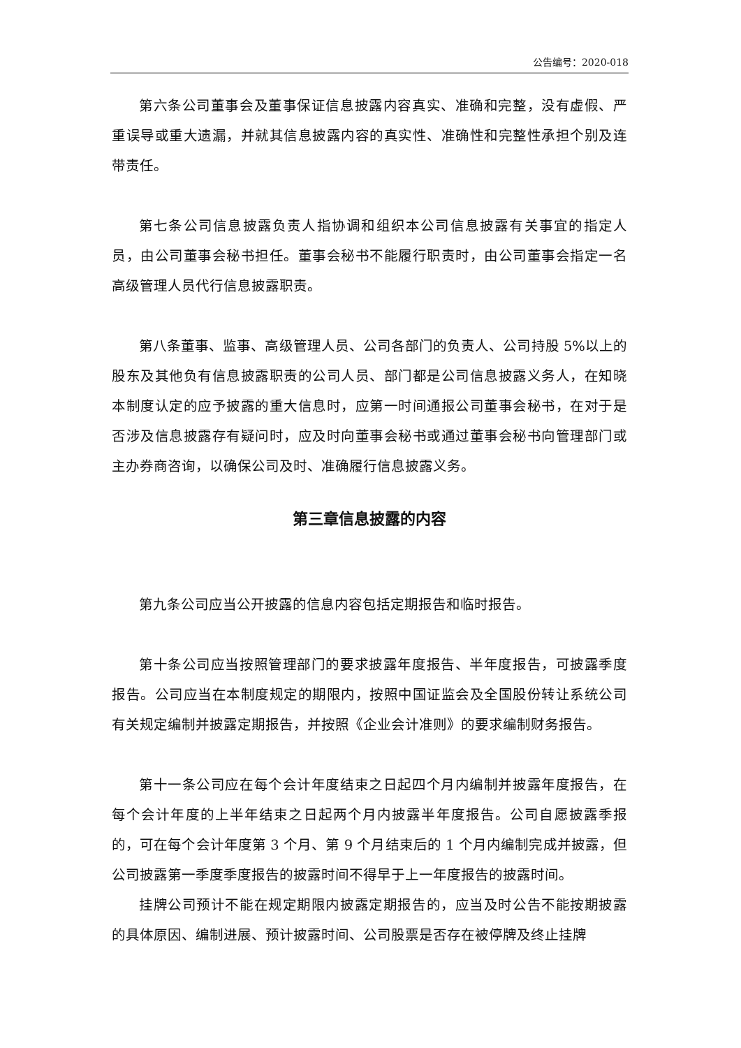公告编号：2020-018
第六条公司董事会及董事保证信息披露内容真实、准确和完整，没有虚假、严重误导或重大遗漏，并就其信息披露内容的真实性、准确性和完整性承担个别及连带责任。
第七条公司信息披露负责人指协调和组织本公司信息披露有关事宜的指定人员，由公司董事会秘书担任。董事会秘书不能履行职责时，由公司董事会指定一名高级管理人员代行信息披露职责。
第八条董事、监事、高级管理人员、公司各部门的负责人、公司持股 5%以上的股东及其他负有信息披露职责的公司人员、部门都是公司信息披露义务人，在知晓本制度认定的应予披露的重大信息时，应第一时间通报公司董事会秘书，在对于是否涉及信息披露存有疑问时，应及时向董事会秘书或通过董事会秘书向管理部门或主办券商咨询，以确保公司及时、准确履行信息披露义务。
第三章信息披露的内容
第九条公司应当公开披露的信息内容包括定期报告和临时报告。
第十条公司应当按照管理部门的要求披露年度报告、半年度报告，可披露季度报告。公司应当在本制度规定的期限内，按照中国证监会及全国股份转让系统公司有关规定编制并披露定期报告，并按照《企业会计准则》的要求编制财务报告。
第十一条公司应在每个会计年度结束之日起四个月内编制并披露年度报告，在每个会计年度的上半年结束之日起两个月内披露半年度报告。公司自愿披露季报的，可在每个会计年度第 3 个月、第 9 个月结束后的 1 个月内编制完成并披露，但公司披露第一季度季度报告的披露时间不得早于上一年度报告的披露时间。
挂牌公司预计不能在规定期限内披露定期报告的，应当及时公告不能按期披露的具体原因、编制进展、预计披露时间、公司股票是否存在被停牌及终止挂牌